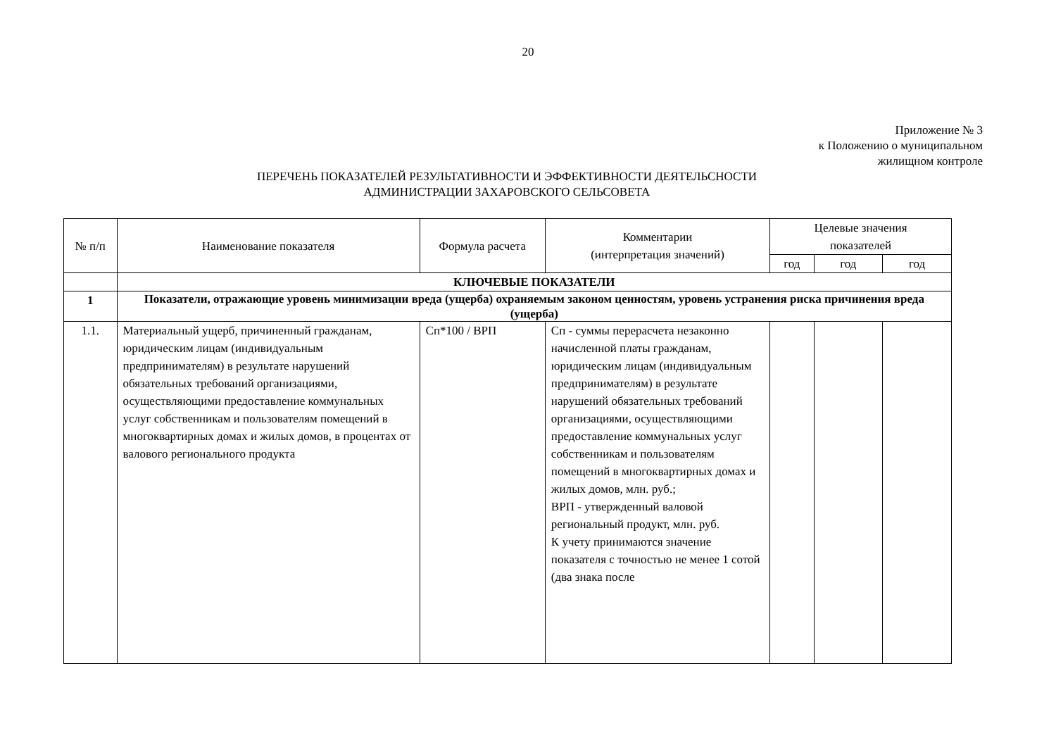20
Приложение № 3
к Положению о муниципальном
жилищном контроле
ПЕРЕЧЕНЬ ПОКАЗАТЕЛЕЙ РЕЗУЛЬТАТИВНОСТИ И ЭФФЕКТИВНОСТИ ДЕЯТЕЛЬСНОСТИ
АДМИНИСТРАЦИИ ЗАХАРОВСКОГО СЕЛЬСОВЕТА
| № п/п | Наименование показателя | Формула расчета | Комментарии (интерпретация значений) | Целевые значения показателей | | |
| --- | --- | --- | --- | --- | --- | --- |
| | | | | год | год | год |
| | КЛЮЧЕВЫЕ ПОКАЗАТЕЛИ | | | | | |
| 1 | Показатели, отражающие уровень минимизации вреда (ущерба) охраняемым законом ценностям, уровень устранения риска причинения вреда (ущерба) | | | | | |
| 1.1. | Материальный ущерб, причиненный гражданам, юридическим лицам (индивидуальным предпринимателям) в результате нарушений обязательных требований организациями, осуществляющими предоставление коммунальных услуг собственникам и пользователям помещений в многоквартирных домах и жилых домов, в процентах от валового регионального продукта | Сп*100 / ВРП | Сп - суммы перерасчета незаконно начисленной платы гражданам, юридическим лицам (индивидуальным предпринимателям) в результате нарушений обязательных требований организациями, осуществляющими предоставление коммунальных услуг собственникам и пользователям помещений в многоквартирных домах и жилых домов, млн. руб.; ВРП - утвержденный валовой региональный продукт, млн. руб. К учету принимаются значение показателя с точностью не менее 1 сотой (два знака после | | | |